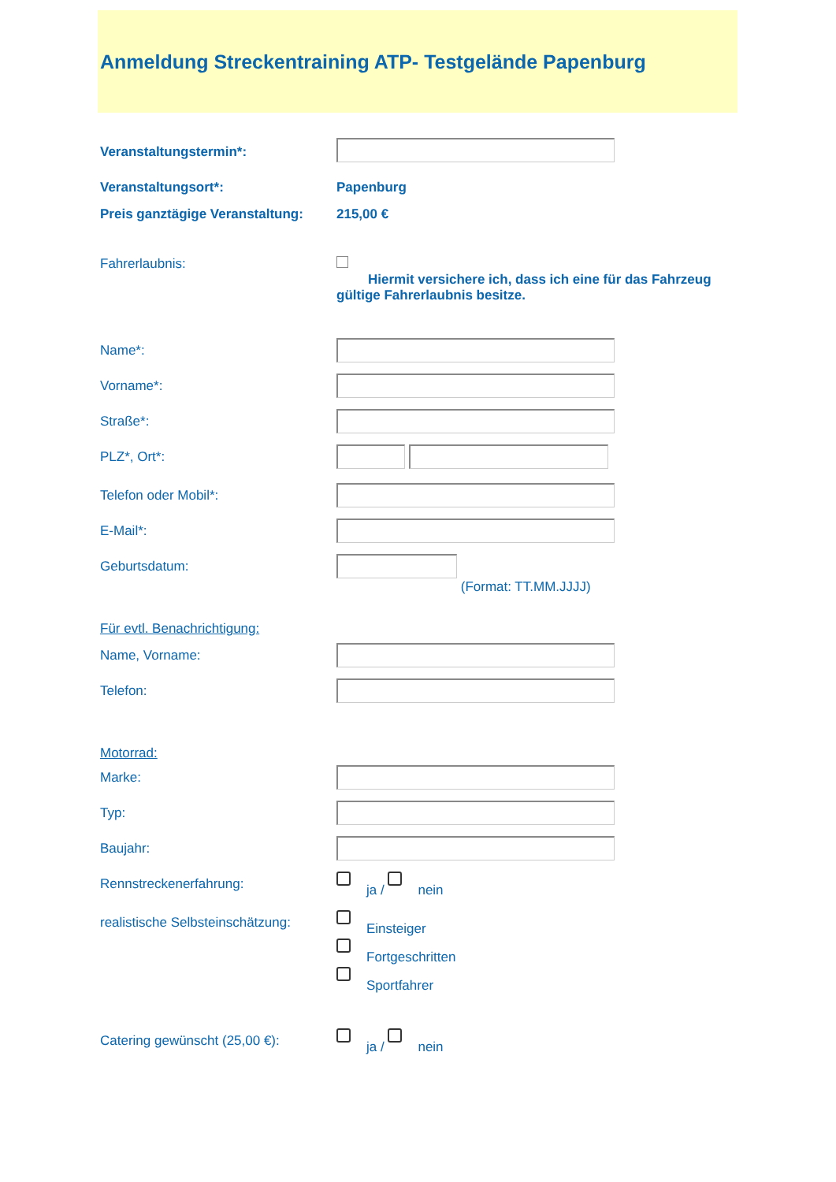Anmeldung Streckentraining ATP- Testgelände Papenburg
Veranstaltungstermin*:
Veranstaltungsort*: Papenburg
Preis ganztägige Veranstaltung:
215,00 €
Fahrerlaubnis:
Hiermit versichere ich, dass ich eine für das Fahrzeug gültige Fahrerlaubnis besitze.
Name*:
Vorname*:
Straße*:
PLZ*, Ort*:
Telefon oder Mobil*:
E-Mail*:
Geburtsdatum:
(Format: TT.MM.JJJJ)
Für evtl. Benachrichtigung:
Name, Vorname:
Telefon:
Motorrad:
Marke:
Typ:
Baujahr:
Rennstreckenerfahrung:
ja / nein
realistische Selbsteinschätzung:
Einsteiger
Fortgeschritten
Sportfahrer
Catering gewünscht (25,00 €):
ja / nein